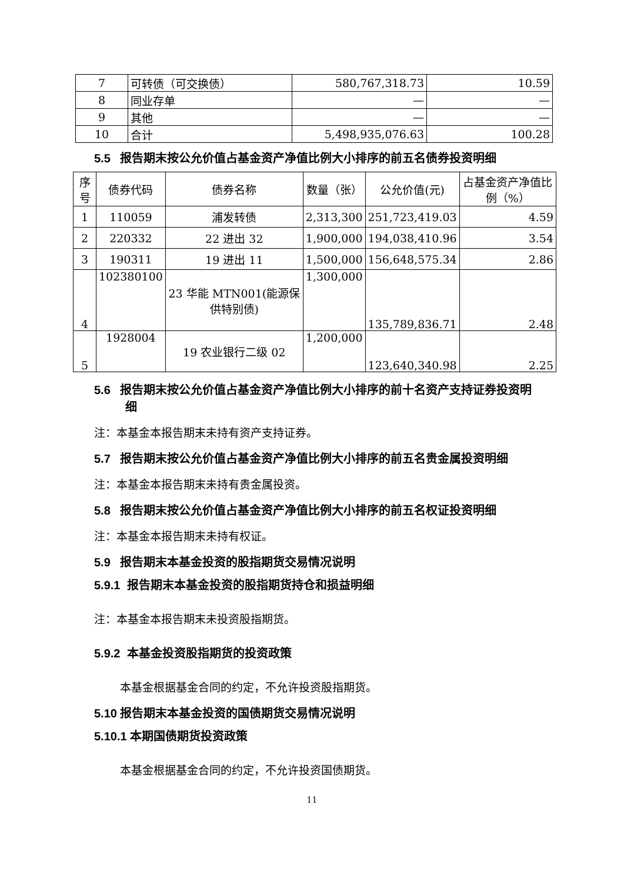| 7 | 可转债（可交换债） | 580,767,318.73 | 10.59 |
| 8 | 同业存单 | — | — |
| 9 | 其他 | — | — |
| 10 | 合计 | 5,498,935,076.63 | 100.28 |
5.5 报告期末按公允价值占基金资产净值比例大小排序的前五名债券投资明细
| 序号 | 债券代码 | 债券名称 | 数量（张） | 公允价值(元) | 占基金资产净值比例（%） |
| --- | --- | --- | --- | --- | --- |
| 1 | 110059 | 浦发转债 | 2,313,300 | 251,723,419.03 | 4.59 |
| 2 | 220332 | 22 进出 32 | 1,900,000 | 194,038,410.96 | 3.54 |
| 3 | 190311 | 19 进出 11 | 1,500,000 | 156,648,575.34 | 2.86 |
| 4 | 102380100 | 23 华能 MTN001(能源保供特别债) | 1,300,000 | 135,789,836.71 | 2.48 |
| 5 | 1928004 | 19 农业银行二级 02 | 1,200,000 | 123,640,340.98 | 2.25 |
5.6 报告期末按公允价值占基金资产净值比例大小排序的前十名资产支持证券投资明细
注：本基金本报告期末未持有资产支持证券。
5.7 报告期末按公允价值占基金资产净值比例大小排序的前五名贵金属投资明细
注：本基金本报告期末未持有贵金属投资。
5.8 报告期末按公允价值占基金资产净值比例大小排序的前五名权证投资明细
注：本基金本报告期末未持有权证。
5.9 报告期末本基金投资的股指期货交易情况说明
5.9.1 报告期末本基金投资的股指期货持仓和损益明细
注：本基金本报告期末未投资股指期货。
5.9.2 本基金投资股指期货的投资政策
本基金根据基金合同的约定，不允许投资股指期货。
5.10 报告期末本基金投资的国债期货交易情况说明
5.10.1 本期国债期货投资政策
本基金根据基金合同的约定，不允许投资国债期货。
11